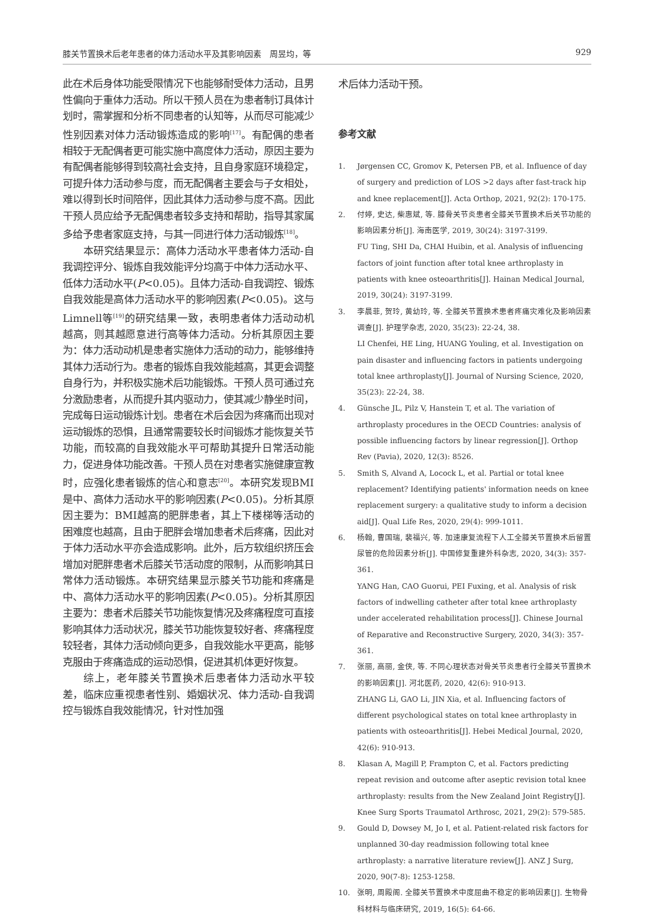膝关节置换术后老年患者的体力活动水平及其影响因素　周昱均，等 929
此在术后身体功能受限情况下也能够耐受体力活动，且男性偏向于重体力活动。所以干预人员在为患者制订具体计划时，需掌握和分析不同患者的认知等，从而尽可能减少性别因素对体力活动锻炼造成的影响<sup>[17]</sup>。有配偶的患者相较于无配偶者更可能实施中高度体力活动，原因主要为有配偶者能够得到较高社会支持，且自身家庭环境稳定，可提升体力活动参与度，而无配偶者主要会与子女相处，难以得到长时间陪伴，因此其体力活动参与度不高。因此干预人员应给予无配偶患者较多支持和帮助，指导其家属多给予患者家庭支持，与其一同进行体力活动锻炼<sup>[18]</sup>。
本研究结果显示：高体力活动水平患者体力活动-自我调控评分、锻炼自我效能评分均高于中体力活动水平、低体力活动水平(P<0.05)。且体力活动-自我调控、锻炼自我效能是高体力活动水平的影响因素(P<0.05)。这与Limnell等<sup>[19]</sup>的研究结果一致，表明患者体力活动动机越高，则其越愿意进行高等体力活动。分析其原因主要为：体力活动动机是患者实施体力活动的动力，能够维持其体力活动行为。患者的锻炼自我效能越高，其更会调整自身行为，并积极实施术后功能锻炼。干预人员可通过充分激励患者，从而提升其内驱动力，使其减少静坐时间，完成每日运动锻炼计划。患者在术后会因为疼痛而出现对运动锻炼的恐惧，且通常需要较长时间锻炼才能恢复关节功能，而较高的自我效能水平可帮助其提升日常活动能力，促进身体功能改善。干预人员在对患者实施健康宣教时，应强化患者锻炼的信心和意志<sup>[20]</sup>。本研究发现BMI是中、高体力活动水平的影响因素(P<0.05)。分析其原因主要为：BMI越高的肥胖患者，其上下楼梯等活动的困难度也越高，且由于肥胖会增加患者术后疼痛，因此对于体力活动水平亦会造成影响。此外，后方软组织挤压会增加对肥胖患者术后膝关节活动度的限制，从而影响其日常体力活动锻炼。本研究结果显示膝关节功能和疼痛是中、高体力活动水平的影响因素(P<0.05)。分析其原因主要为：患者术后膝关节功能恢复情况及疼痛程度可直接影响其体力活动状况，膝关节功能恢复较好者、疼痛程度较轻者，其体力活动倾向更多，自我效能水平更高，能够克服由于疼痛造成的运动恐惧，促进其机体更好恢复。
综上，老年膝关节置换术后患者体力活动水平较差，临床应重视患者性别、婚姻状况、体力活动-自我调控与锻炼自我效能情况，针对性加强
术后体力活动干预。
参考文献
1. Jørgensen CC, Gromov K, Petersen PB, et al. Influence of day of surgery and prediction of LOS >2 days after fast-track hip and knee replacement[J]. Acta Orthop, 2021, 92(2): 170-175.
2. 付婷, 史达, 柴惠斌, 等. 膝骨关节炎患者全膝关节置换术后关节功能的影响因素分析[J]. 海南医学, 2019, 30(24): 3197-3199.
FU Ting, SHI Da, CHAI Huibin, et al. Analysis of influencing factors of joint function after total knee arthroplasty in patients with knee osteoarthritis[J]. Hainan Medical Journal, 2019, 30(24): 3197-3199.
3. 李晨菲, 贺玲, 黄幼玲, 等. 全膝关节置换术患者疼痛灾难化及影响因素调查[J]. 护理学杂志, 2020, 35(23): 22-24, 38.
LI Chenfei, HE Ling, HUANG Youling, et al. Investigation on pain disaster and influencing factors in patients undergoing total knee arthroplasty[J]. Journal of Nursing Science, 2020, 35(23): 22-24, 38.
4. Günsche JL, Pilz V, Hanstein T, et al. The variation of arthroplasty procedures in the OECD Countries: analysis of possible influencing factors by linear regression[J]. Orthop Rev (Pavia), 2020, 12(3): 8526.
5. Smith S, Alvand A, Locock L, et al. Partial or total knee replacement? Identifying patients' information needs on knee replacement surgery: a qualitative study to inform a decision aid[J]. Qual Life Res, 2020, 29(4): 999-1011.
6. 杨翰, 曹国瑞, 裴福兴, 等. 加速康复流程下人工全膝关节置换术后留置尿管的危险因素分析[J]. 中国修复重建外科杂志, 2020, 34(3): 357-361.
YANG Han, CAO Guorui, PEI Fuxing, et al. Analysis of risk factors of indwelling catheter after total knee arthroplasty under accelerated rehabilitation process[J]. Chinese Journal of Reparative and Reconstructive Surgery, 2020, 34(3): 357-361.
7. 张丽, 高丽, 金侠, 等. 不同心理状态对骨关节炎患者行全膝关节置换术的影响因素[J]. 河北医药, 2020, 42(6): 910-913.
ZHANG Li, GAO Li, JIN Xia, et al. Influencing factors of different psychological states on total knee arthroplasty in patients with osteoarthritis[J]. Hebei Medical Journal, 2020, 42(6): 910-913.
8. Klasan A, Magill P, Frampton C, et al. Factors predicting repeat revision and outcome after aseptic revision total knee arthroplasty: results from the New Zealand Joint Registry[J]. Knee Surg Sports Traumatol Arthrosc, 2021, 29(2): 579-585.
9. Gould D, Dowsey M, Jo I, et al. Patient-related risk factors for unplanned 30-day readmission following total knee arthroplasty: a narrative literature review[J]. ANZ J Surg, 2020, 90(7-8): 1253-1258.
10. 张明, 周殿阁. 全膝关节置换术中度屈曲不稳定的影响因素[J]. 生物骨科材料与临床研究, 2019, 16(5): 64-66.